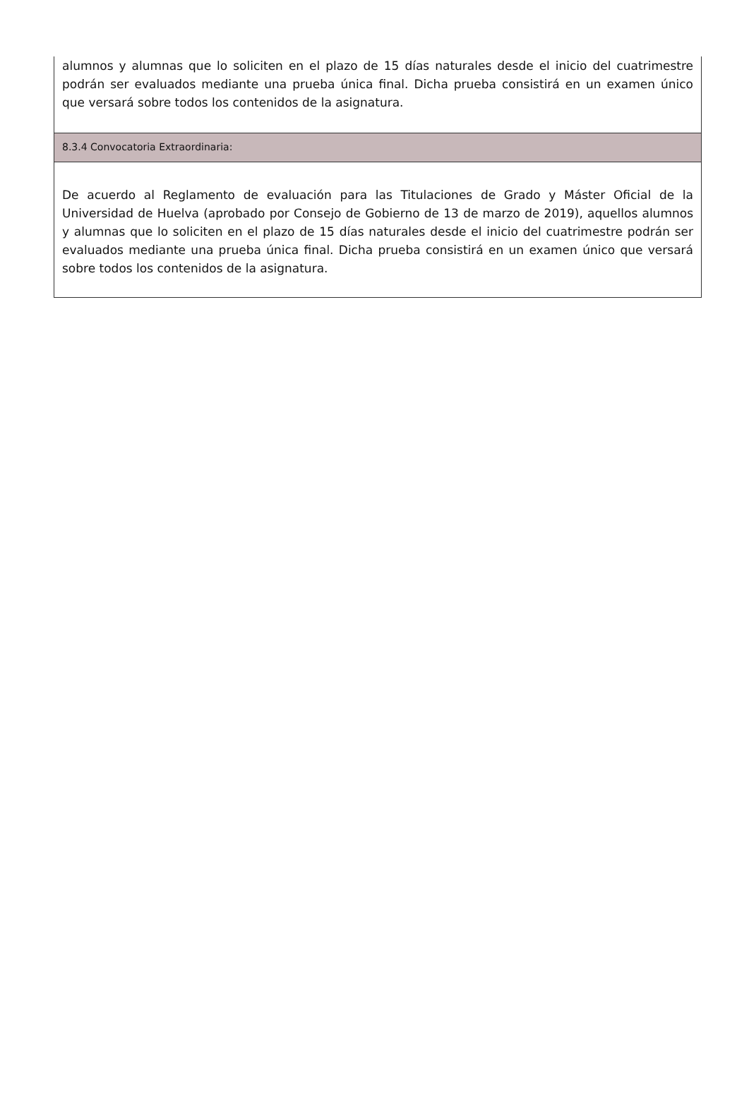alumnos y alumnas que lo soliciten en el plazo de 15 días naturales desde el inicio del cuatrimestre podrán ser evaluados mediante una prueba única final. Dicha prueba consistirá en un examen único que versará sobre todos los contenidos de la asignatura.
8.3.4 Convocatoria Extraordinaria:
De acuerdo al Reglamento de evaluación para las Titulaciones de Grado y Máster Oficial de la Universidad de Huelva (aprobado por Consejo de Gobierno de 13 de marzo de 2019), aquellos alumnos y alumnas que lo soliciten en el plazo de 15 días naturales desde el inicio del cuatrimestre podrán ser evaluados mediante una prueba única final. Dicha prueba consistirá en un examen único que versará sobre todos los contenidos de la asignatura.